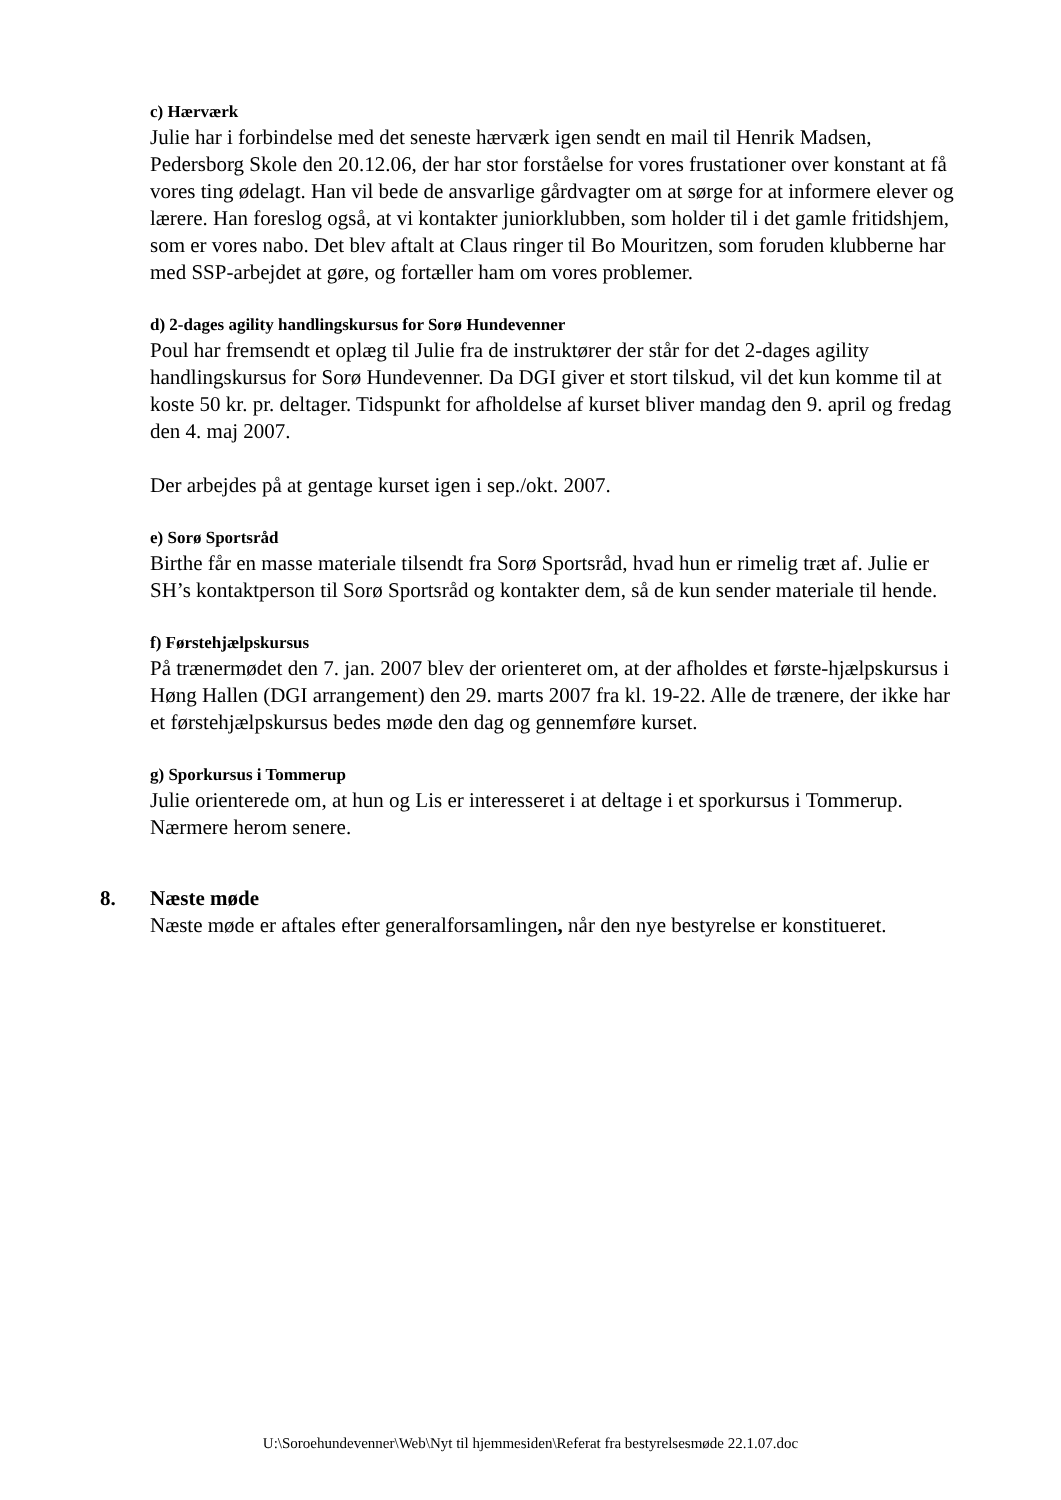c) Hærværk
Julie har i forbindelse med det seneste hærværk igen sendt en mail til Henrik Madsen, Pedersborg Skole den 20.12.06, der har stor forståelse for vores frustationer over konstant at få vores ting ødelagt. Han vil bede de ansvarlige gårdvagter om at sørge for at informere elever og lærere. Han foreslog også, at vi kontakter juniorklubben, som holder til i det gamle fritidshjem, som er vores nabo. Det blev aftalt at Claus ringer til Bo Mouritzen, som foruden klubberne har med SSP-arbejdet at gøre, og fortæller ham om vores problemer.
d) 2-dages agility handlingskursus for Sorø Hundevenner
Poul har fremsendt et oplæg til Julie fra de instruktører der står for det 2-dages agility handlingskursus for Sorø Hundevenner. Da DGI giver et stort tilskud, vil det kun komme til at koste 50 kr. pr. deltager. Tidspunkt for afholdelse af kurset bliver mandag den 9. april og fredag den 4. maj 2007.
Der arbejdes på at gentage kurset igen i sep./okt. 2007.
e) Sorø Sportsråd
Birthe får en masse materiale tilsendt fra Sorø Sportsråd, hvad hun er rimelig træt af. Julie er SH’s kontaktperson til Sorø Sportsråd og kontakter dem, så de kun sender materiale til hende.
f) Førstehjælpskursus
På trænermødet den 7. jan. 2007 blev der orienteret om, at der afholdes et første-hjælpskursus i Høng Hallen (DGI arrangement) den 29. marts 2007 fra kl. 19-22. Alle de trænere, der ikke har et førstehjælpskursus bedes møde den dag og gennemføre kurset.
g) Sporkursus i Tommerup
Julie orienterede om, at hun og Lis er interesseret i at deltage i et sporkursus i Tommerup. Nærmere herom senere.
8. Næste møde
Næste møde er aftales efter generalforsamlingen, når den nye bestyrelse er konstitueret.
U:\Soroehundevenner\Web\Nyt til hjemmesiden\Referat fra bestyrelsesmøde 22.1.07.doc